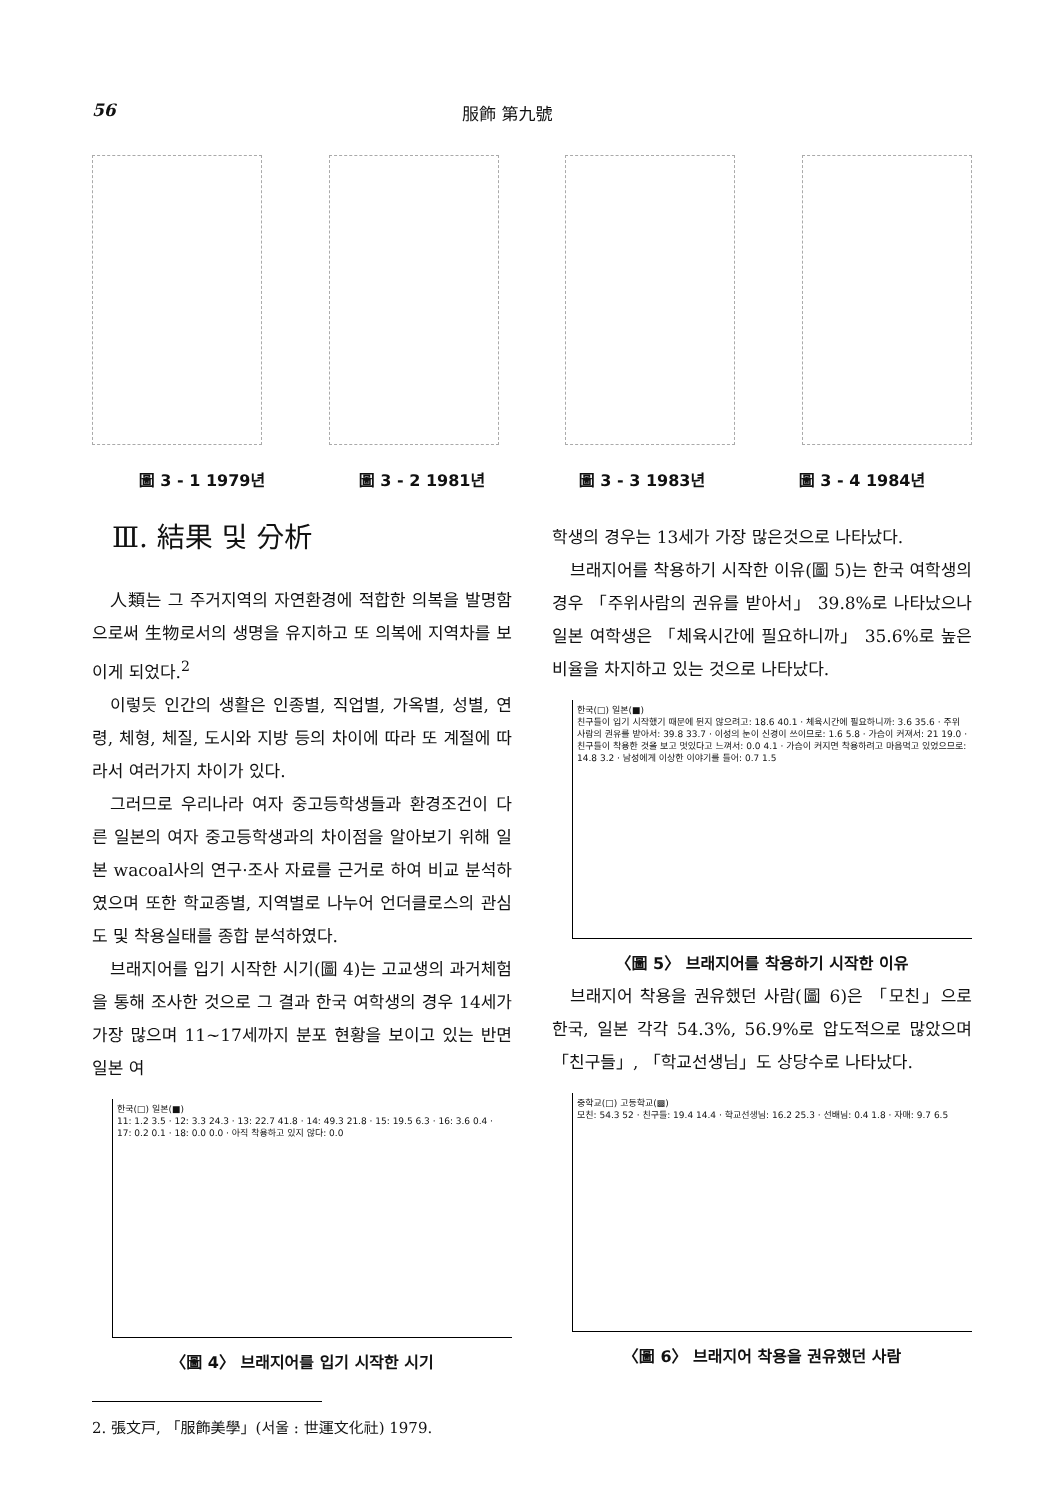56 服飾 第九號
圖 3 - 1 1979년 圖 3 - 2 1981년 圖 3 - 3 1983년 圖 3 - 4 1984년
Ⅲ. 結果 및 分析
人類는 그 주거지역의 자연환경에 적합한 의복을 발명함으로써 生物로서의 생명을 유지하고 또 의복에 지역차를 보이게 되었다.<sup>2</sup>
이렇듯 인간의 생활은 인종별, 직업별, 가옥별, 성별, 연령, 체형, 체질, 도시와 지방 등의 차이에 따라 또 계절에 따라서 여러가지 차이가 있다.
그러므로 우리나라 여자 중고등학생들과 환경조건이 다른 일본의 여자 중고등학생과의 차이점을 알아보기 위해 일본 wacoal사의 연구·조사 자료를 근거로 하여 비교 분석하였으며 또한 학교종별, 지역별로 나누어 언더클로스의 관심도 및 착용실태를 종합 분석하였다.
브래지어를 입기 시작한 시기(圖 4)는 고교생의 과거체험을 통해 조사한 것으로 그 결과 한국 여학생의 경우 14세가 가장 많으며 11~17세까지 분포 현황을 보이고 있는 반면 일본 여
한국(□) 일본(■)
11: 1.2 3.5 · 12: 3.3 24.3 · 13: 22.7 41.8 · 14: 49.3 21.8 · 15: 19.5 6.3 · 16: 3.6 0.4 · 17: 0.2 0.1 · 18: 0.0 0.0 · 아직 착용하고 있지 않다: 0.0
〈圖 4〉 브래지어를 입기 시작한 시기
2. 張文戸, 「服飾美學」(서울 : 世運文化社) 1979.
학생의 경우는 13세가 가장 많은것으로 나타났다.
브래지어를 착용하기 시작한 이유(圖 5)는 한국 여학생의 경우 「주위사람의 권유를 받아서」 39.8%로 나타났으나 일본 여학생은 「체육시간에 필요하니까」 35.6%로 높은 비율을 차지하고 있는 것으로 나타났다.
한국(□) 일본(■)
친구들이 입기 시작했기 때문에 뒨지 않으려고: 18.6 40.1 · 체육시간에 필요하니까: 3.6 35.6 · 주위사람의 권유를 받아서: 39.8 33.7 · 이성의 눈이 신경이 쓰이므로: 1.6 5.8 · 가슴이 커져서: 21 19.0 · 친구들이 착용한 것을 보고 멋있다고 느껴서: 0.0 4.1 · 가슴이 커지면 착용하려고 마음먹고 있었으므로: 14.8 3.2 · 남성에게 이상한 이야기를 들어: 0.7 1.5
〈圖 5〉 브래지어를 착용하기 시작한 이유
브래지어 착용을 권유했던 사람(圖 6)은 「모친」으로 한국, 일본 각각 54.3%, 56.9%로 압도적으로 많았으며「친구들」, 「학교선생님」도 상당수로 나타났다.
중학교(□) 고등학교(▩)
모친: 54.3 52 · 친구들: 19.4 14.4 · 학교선생님: 16.2 25.3 · 선배님: 0.4 1.8 · 자매: 9.7 6.5
〈圖 6〉 브래지어 착용을 권유했던 사람